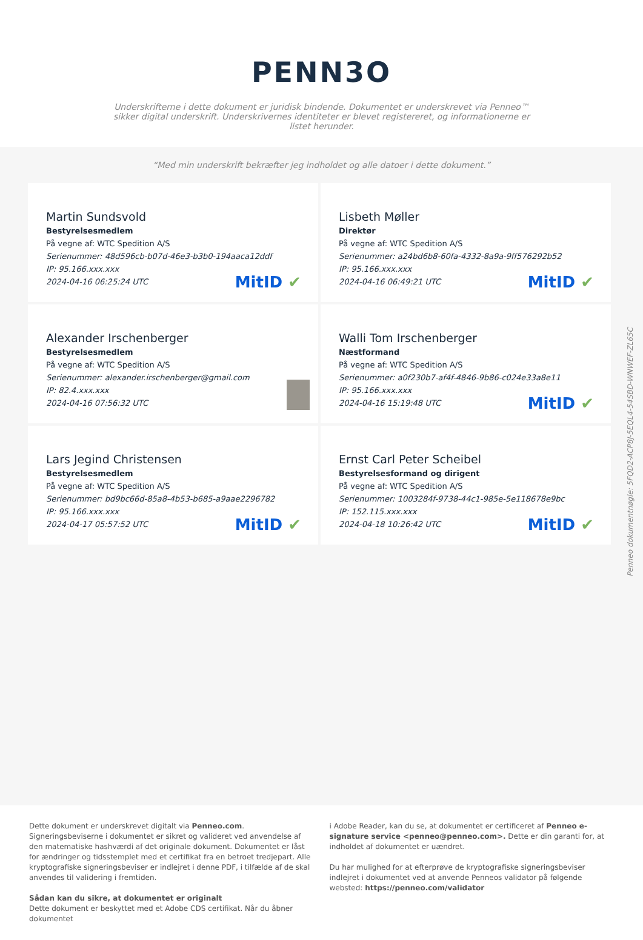PENN3O
Underskrifterne i dette dokument er juridisk bindende. Dokumentet er underskrevet via Penneo™ sikker digital underskrift. Underskrivernes identiteter er blevet registereret, og informationerne er listet herunder.
“Med min underskrift bekræfter jeg indholdet og alle datoer i dette dokument.”
Martin Sundsvold
Bestyrelsesmedlem
På vegne af: WTC Spedition A/S
Serienummer: 48d596cb-b07d-46e3-b3b0-194aaca12ddf
IP: 95.166.xxx.xxx
2024-04-16 06:25:24 UTC
MitID ✔
Lisbeth Møller
Direktør
På vegne af: WTC Spedition A/S
Serienummer: a24bd6b8-60fa-4332-8a9a-9ff576292b52
IP: 95.166.xxx.xxx
2024-04-16 06:49:21 UTC
MitID ✔
Alexander Irschenberger
Bestyrelsesmedlem
På vegne af: WTC Spedition A/S
Serienummer: alexander.irschenberger@gmail.com
IP: 82.4.xxx.xxx
2024-04-16 07:56:32 UTC
Walli Tom Irschenberger
Næstformand
På vegne af: WTC Spedition A/S
Serienummer: a0f230b7-af4f-4846-9b86-c024e33a8e11
IP: 95.166.xxx.xxx
2024-04-16 15:19:48 UTC
MitID ✔
Lars Jegind Christensen
Bestyrelsesmedlem
På vegne af: WTC Spedition A/S
Serienummer: bd9bc66d-85a8-4b53-b685-a9aae2296782
IP: 95.166.xxx.xxx
2024-04-17 05:57:52 UTC
MitID ✔
Ernst Carl Peter Scheibel
Bestyrelsesformand og dirigent
På vegne af: WTC Spedition A/S
Serienummer: 1003284f-9738-44c1-985e-5e118678e9bc
IP: 152.115.xxx.xxx
2024-04-18 10:26:42 UTC
MitID ✔
Penneo dokumentnøgle: 5FQD2-ACP8J-5EQL4-54SBD-WNWEF-ZL65C
Dette dokument er underskrevet digitalt via Penneo.com. Signeringsbeviserne i dokumentet er sikret og valideret ved anvendelse af den matematiske hashværdi af det originale dokument. Dokumentet er låst for ændringer og tidsstemplet med et certifikat fra en betroet tredjepart. Alle kryptografiske signeringsbeviser er indlejret i denne PDF, i tilfælde af de skal anvendes til validering i fremtiden.
Sådan kan du sikre, at dokumentet er originalt
Dette dokument er beskyttet med et Adobe CDS certifikat. Når du åbner dokumentet
i Adobe Reader, kan du se, at dokumentet er certificeret af Penneo e-signature service <penneo@penneo.com>. Dette er din garanti for, at indholdet af dokumentet er uændret.
Du har mulighed for at efterprøve de kryptografiske signeringsbeviser indlejret i dokumentet ved at anvende Penneos validator på følgende websted: https://penneo.com/validator